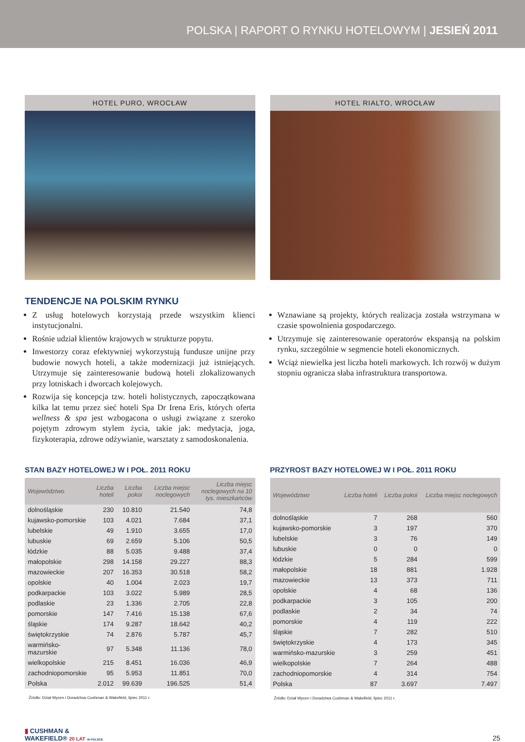POLSKA | RAPORT O RYNKU HOTELOWYM | JESIEŃ 2011
HOTEL PURO, WROCŁAW HOTEL RIALTO, WROCŁAW
TENDENCJE NA POLSKIM RYNKU
Z usług hotelowych korzystają przede wszystkim klienci instytucjonalni.
Rośnie udział klientów krajowych w strukturze popytu.
Inwestorzy coraz efektywniej wykorzystują fundusze unijne przy budowie nowych hoteli, a także modernizacji już istniejących. Utrzymuje się zainteresowanie budową hoteli zlokalizowanych przy lotniskach i dworcach kolejowych.
Rozwija się koncepcja tzw. hoteli holistycznych, zapoczątkowana kilka lat temu przez sieć hoteli Spa Dr Irena Eris, których oferta wellness & spa jest wzbogacona o usługi związane z szeroko pojętym zdrowym stylem życia, takie jak: medytacja, joga, fizykoterapia, zdrowe odżywianie, warsztaty z samodoskonalenia.
Wznawiane są projekty, których realizacja została wstrzymana w czasie spowolnienia gospodarczego.
Utrzymuje się zainteresowanie operatorów ekspansją na polskim rynku, szczególnie w segmencie hoteli ekonomicznych.
Wciąż niewielka jest liczba hoteli markowych. Ich rozwój w dużym stopniu ogranicza słaba infrastruktura transportowa.
STAN BAZY HOTELOWEJ W I POŁ. 2011 ROKU
| Województwo | Liczba hoteli | Liczba pokoi | Liczba miejsc noclegowych | Liczba miejsc noclegowych na 10 tys. mieszkańców |
| --- | --- | --- | --- | --- |
| dolnośląskie | 230 | 10.810 | 21.540 | 74,8 |
| kujawsko-pomorskie | 103 | 4.021 | 7.684 | 37,1 |
| lubelskie | 49 | 1.910 | 3.655 | 17,0 |
| lubuskie | 69 | 2.659 | 5.106 | 50,5 |
| łódzkie | 88 | 5.035 | 9.488 | 37,4 |
| małopolskie | 298 | 14.158 | 29.227 | 88,3 |
| mazowieckie | 207 | 16.353 | 30.518 | 58,2 |
| opolskie | 40 | 1.004 | 2.023 | 19,7 |
| podkarpackie | 103 | 3.022 | 5.989 | 28,5 |
| podlaskie | 23 | 1.336 | 2.705 | 22,8 |
| pomorskie | 147 | 7.416 | 15.138 | 67,6 |
| śląskie | 174 | 9.287 | 18.642 | 40,2 |
| świętokrzyskie | 74 | 2.876 | 5.787 | 45,7 |
| warmińsko-mazurskie | 97 | 5.348 | 11.136 | 78,0 |
| wielkopolskie | 215 | 8.451 | 16.036 | 46,9 |
| zachodniopomorskie | 95 | 5.953 | 11.851 | 70,0 |
| Polska | 2.012 | 99.639 | 196.525 | 51,4 |
Źródło: Dział Wycen i Doradztwa Cushman & Wakefield, lipiec 2011 r.
PRZYROST BAZY HOTELOWEJ W I POŁ. 2011 ROKU
| Województwo | Liczba hoteli | Liczba pokoi | Liczba miejsc noclegowych |
| --- | --- | --- | --- |
| dolnośląskie | 7 | 268 | 560 |
| kujawsko-pomorskie | 3 | 197 | 370 |
| lubelskie | 3 | 76 | 149 |
| lubuskie | 0 | 0 | 0 |
| łódzkie | 5 | 284 | 599 |
| małopolskie | 18 | 881 | 1.928 |
| mazowieckie | 13 | 373 | 711 |
| opolskie | 4 | 68 | 136 |
| podkarpackie | 3 | 105 | 200 |
| podlaskie | 2 | 34 | 74 |
| pomorskie | 4 | 119 | 222 |
| śląskie | 7 | 282 | 510 |
| świętokrzyskie | 4 | 173 | 345 |
| warmińsko-mazurskie | 3 | 259 | 451 |
| wielkopolskie | 7 | 264 | 488 |
| zachodniopomorskie | 4 | 314 | 754 |
| Polska | 87 | 3.697 | 7.497 |
Źródło: Dział Wycen i Doradztwa Cushman & Wakefield, lipiec 2011 r.
▮ CUSHMAN &
WAKEFIELD® 20 LAT W POLSCE
25